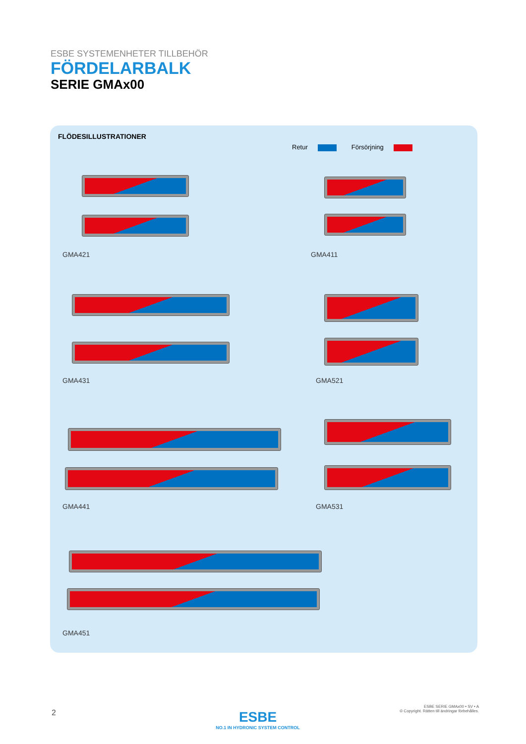ESBE SYSTEMENHETER TILLBEHÖR
FÖRDELARBALK
SERIE GMAx00
FLÖDESILLUSTRATIONER
Retur Försörjning
GMA421 GMA411
GMA431 GMA521
GMA441 GMA531
GMA451
2
ESBE
NO.1 IN HYDRONIC SYSTEM CONTROL
ESBE SERIE GMAx00 • SV • A
© Copyright. Rätten till ändringar förbehålles.